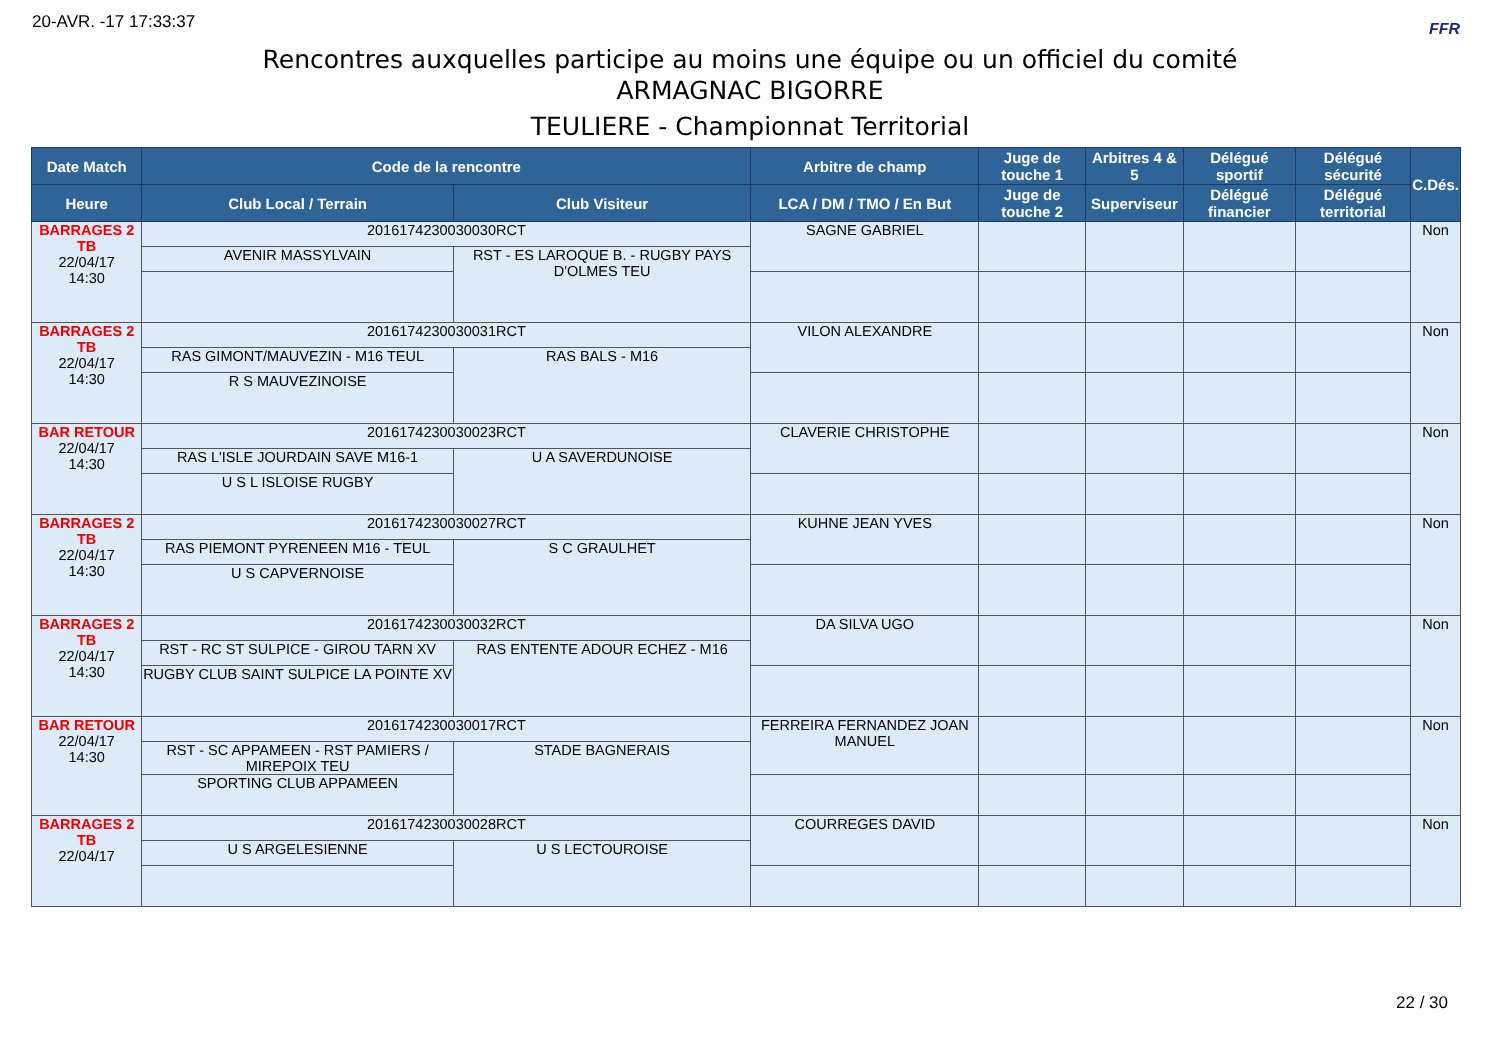20-AVR. -17 17:33:37 FFR
Rencontres auxquelles participe au moins une équipe ou un officiel du comité
ARMAGNAC BIGORRE
TEULIERE - Championnat Territorial
| Date Match | Code de la rencontre | | Arbitre de champ | Juge de touche 1 | Arbitres 4 & 5 | Délégué sportif | Délégué sécurité | C.Dés. |
| --- | --- | --- | --- | --- | --- | --- | --- | --- |
| Heure | Club Local / Terrain | Club Visiteur | LCA / DM / TMO / En But | Juge de touche 2 | Superviseur | Délégué financier | Délégué territorial | |
| BARRAGES 2 TB 22/04/17 14:30 | 2016174230030030RCT | | SAGNE GABRIEL | | | | | Non |
| | AVENIR MASSYLVAIN | RST - ES LAROQUE B. - RUGBY PAYS D'OLMES TEU | | | | | | |
| BARRAGES 2 TB 22/04/17 14:30 | 2016174230030031RCT | | VILON ALEXANDRE | | | | | Non |
| | RAS GIMONT/MAUVEZIN - M16 TEUL | RAS BALS - M16 | | | | | | |
| | R S MAUVEZINOISE | | | | | | | |
| BAR RETOUR 22/04/17 14:30 | 2016174230030023RCT | | CLAVERIE CHRISTOPHE | | | | | Non |
| | RAS L'ISLE JOURDAIN SAVE M16-1 | U A SAVERDUNOISE | | | | | | |
| | U S L ISLOISE RUGBY | | | | | | | |
| BARRAGES 2 TB 22/04/17 14:30 | 2016174230030027RCT | | KUHNE JEAN YVES | | | | | Non |
| | RAS PIEMONT PYRENEEN M16 - TEUL | S C GRAULHET | | | | | | |
| | U S CAPVERNOISE | | | | | | | |
| BARRAGES 2 TB 22/04/17 14:30 | 2016174230030032RCT | | DA SILVA UGO | | | | | Non |
| | RST - RC ST SULPICE - GIROU TARN XV | RAS ENTENTE ADOUR ECHEZ - M16 | | | | | | |
| | RUGBY CLUB SAINT SULPICE LA POINTE XV | | | | | | | |
| BAR RETOUR 22/04/17 14:30 | 2016174230030017RCT | | FERREIRA FERNANDEZ JOAN MANUEL | | | | | Non |
| | RST - SC APPAMEEN - RST PAMIERS / MIREPOIX TEU | STADE BAGNERAIS | | | | | | |
| | SPORTING CLUB APPAMEEN | | | | | | | |
| BARRAGES 2 TB 22/04/17 | 2016174230030028RCT | | COURREGES DAVID | | | | | Non |
| | U S ARGELESIENNE | U S LECTOUROISE | | | | | | |
22 / 30